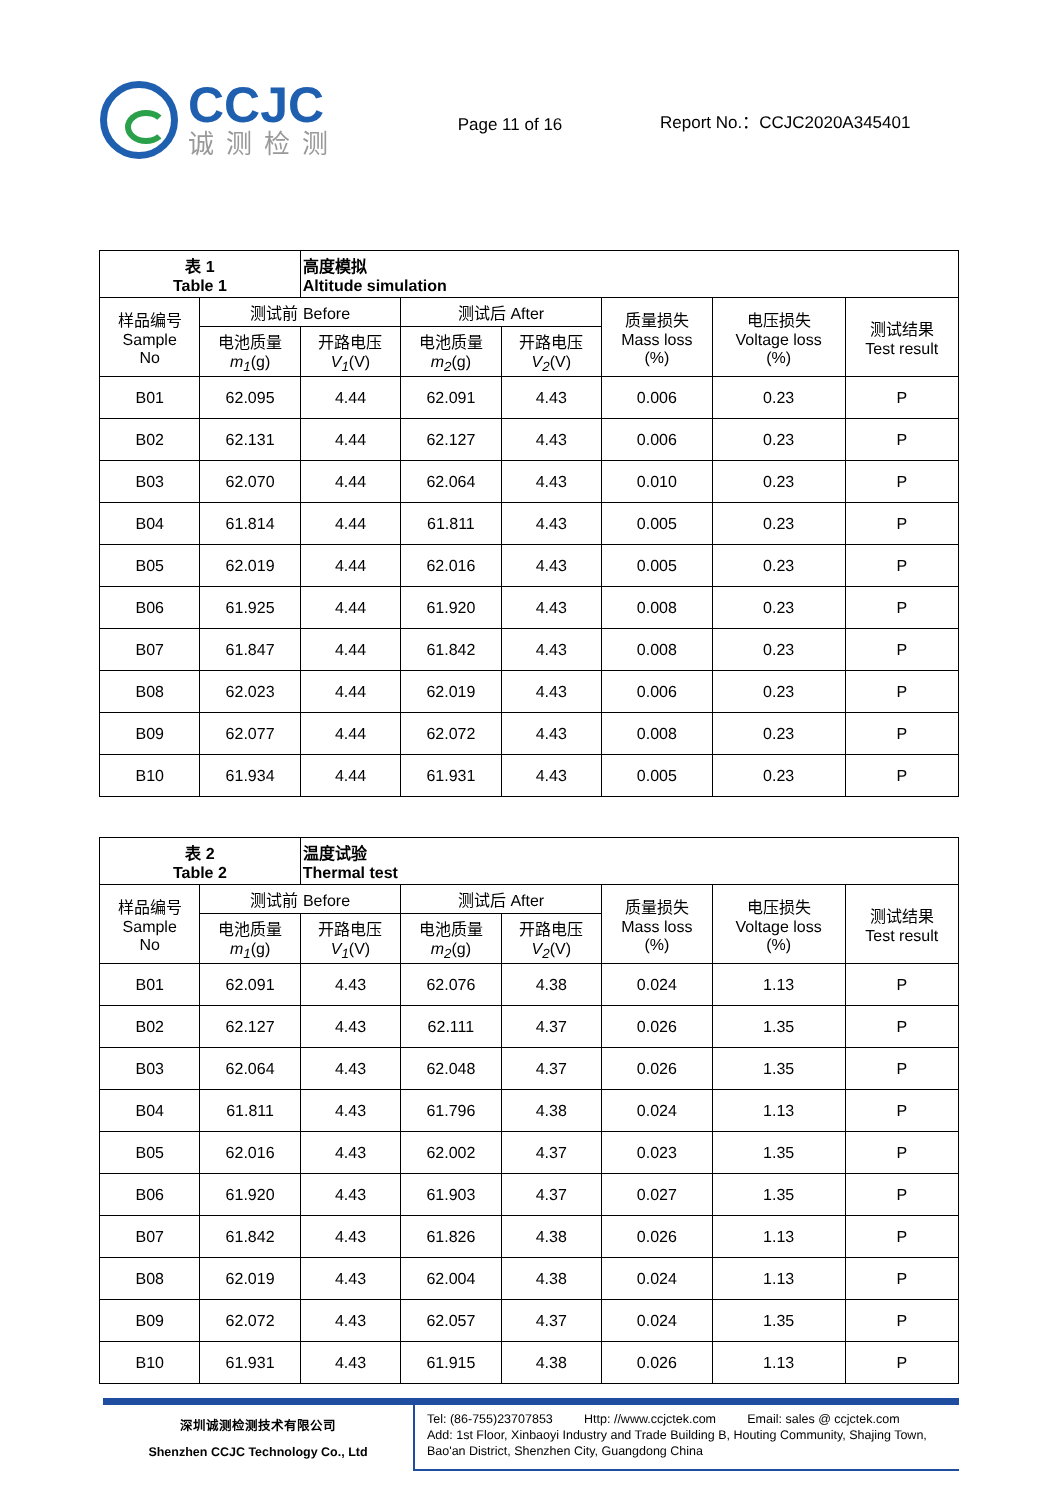CCJC
诚测检测
Page 11 of 16
Report No.：CCJC2020A345401
| 表 1 Table 1 | | 高度模拟 Altitude simulation | | | | | |
| --- | --- | --- | --- | --- | --- | --- | --- |
| 样品编号 Sample No | 测试前 Before | | 测试后 After | | 质量损失 Mass loss (%) | 电压损失 Voltage loss (%) | 测试结果 Test result |
| | 电池质量 m<sub>1</sub> (g) | 开路电压 V<sub>1</sub> (V) | 电池质量 m<sub>2</sub> (g) | 开路电压 V<sub>2</sub> (V) | | | |
| B01 | 62.095 | 4.44 | 62.091 | 4.43 | 0.006 | 0.23 | P |
| B02 | 62.131 | 4.44 | 62.127 | 4.43 | 0.006 | 0.23 | P |
| B03 | 62.070 | 4.44 | 62.064 | 4.43 | 0.010 | 0.23 | P |
| B04 | 61.814 | 4.44 | 61.811 | 4.43 | 0.005 | 0.23 | P |
| B05 | 62.019 | 4.44 | 62.016 | 4.43 | 0.005 | 0.23 | P |
| B06 | 61.925 | 4.44 | 61.920 | 4.43 | 0.008 | 0.23 | P |
| B07 | 61.847 | 4.44 | 61.842 | 4.43 | 0.008 | 0.23 | P |
| B08 | 62.023 | 4.44 | 62.019 | 4.43 | 0.006 | 0.23 | P |
| B09 | 62.077 | 4.44 | 62.072 | 4.43 | 0.008 | 0.23 | P |
| B10 | 61.934 | 4.44 | 61.931 | 4.43 | 0.005 | 0.23 | P |
| 表 2 Table 2 | | 温度试验 Thermal test | | | | | |
| --- | --- | --- | --- | --- | --- | --- | --- |
| 样品编号 Sample No | 测试前 Before | | 测试后 After | | 质量损失 Mass loss (%) | 电压损失 Voltage loss (%) | 测试结果 Test result |
| | 电池质量 m<sub>1</sub> (g) | 开路电压 V<sub>1</sub> (V) | 电池质量 m<sub>2</sub> (g) | 开路电压 V<sub>2</sub> (V) | | | |
| B01 | 62.091 | 4.43 | 62.076 | 4.38 | 0.024 | 1.13 | P |
| B02 | 62.127 | 4.43 | 62.111 | 4.37 | 0.026 | 1.35 | P |
| B03 | 62.064 | 4.43 | 62.048 | 4.37 | 0.026 | 1.35 | P |
| B04 | 61.811 | 4.43 | 61.796 | 4.38 | 0.024 | 1.13 | P |
| B05 | 62.016 | 4.43 | 62.002 | 4.37 | 0.023 | 1.35 | P |
| B06 | 61.920 | 4.43 | 61.903 | 4.37 | 0.027 | 1.35 | P |
| B07 | 61.842 | 4.43 | 61.826 | 4.38 | 0.026 | 1.13 | P |
| B08 | 62.019 | 4.43 | 62.004 | 4.38 | 0.024 | 1.13 | P |
| B09 | 62.072 | 4.43 | 62.057 | 4.37 | 0.024 | 1.35 | P |
| B10 | 61.931 | 4.43 | 61.915 | 4.38 | 0.026 | 1.13 | P |
深圳诚测检测技术有限公司
Shenzhen CCJC Technology Co., Ltd
Tel: (86-755)23707853 Http: //www.ccjctek.com Email: sales @ ccjctek.com
Add: 1st Floor, Xinbaoyi Industry and Trade Building B, Houting Community, Shajing Town, Bao'an District, Shenzhen City, Guangdong China